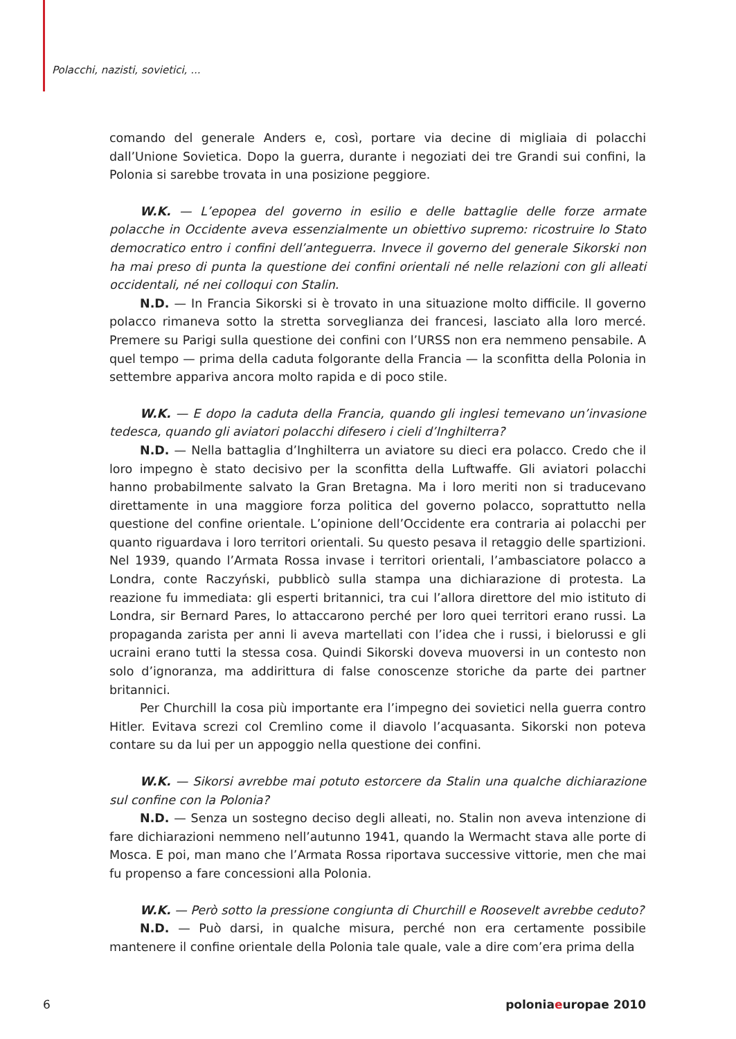Polacchi, nazisti, sovietici, ...
comando del generale Anders e, così, portare via decine di migliaia di polacchi dall’Unione Sovietica. Dopo la guerra, durante i negoziati dei tre Grandi sui confini, la Polonia si sarebbe trovata in una posizione peggiore.
W.K. — L’epopea del governo in esilio e delle battaglie delle forze armate polacche in Occidente aveva essenzialmente un obiettivo supremo: ricostruire lo Stato democratico entro i confini dell’anteguerra. Invece il governo del generale Sikorski non ha mai preso di punta la questione dei confini orientali né nelle relazioni con gli alleati occidentali, né nei colloqui con Stalin.
N.D. — In Francia Sikorski si è trovato in una situazione molto difficile. Il governo polacco rimaneva sotto la stretta sorveglianza dei francesi, lasciato alla loro mercé. Premere su Parigi sulla questione dei confini con l’URSS non era nemmeno pensabile. A quel tempo — prima della caduta folgorante della Francia — la sconfitta della Polonia in settembre appariva ancora molto rapida e di poco stile.
W.K. — E dopo la caduta della Francia, quando gli inglesi temevano un’invasione tedesca, quando gli aviatori polacchi difesero i cieli d’Inghilterra?
N.D. — Nella battaglia d’Inghilterra un aviatore su dieci era polacco. Credo che il loro impegno è stato decisivo per la sconfitta della Luftwaffe. Gli aviatori polacchi hanno probabilmente salvato la Gran Bretagna. Ma i loro meriti non si traducevano direttamente in una maggiore forza politica del governo polacco, soprattutto nella questione del confine orientale. L’opinione dell’Occidente era contraria ai polacchi per quanto riguardava i loro territori orientali. Su questo pesava il retaggio delle spartizioni. Nel 1939, quando l’Armata Rossa invase i territori orientali, l’ambasciatore polacco a Londra, conte Raczyński, pubblicò sulla stampa una dichiarazione di protesta. La reazione fu immediata: gli esperti britannici, tra cui l’allora direttore del mio istituto di Londra, sir Bernard Pares, lo attaccarono perché per loro quei territori erano russi. La propaganda zarista per anni li aveva martellati con l’idea che i russi, i bielorussi e gli ucraini erano tutti la stessa cosa. Quindi Sikorski doveva muoversi in un contesto non solo d’ignoranza, ma addirittura di false conoscenze storiche da parte dei partner britannici.
Per Churchill la cosa più importante era l’impegno dei sovietici nella guerra contro Hitler. Evitava screzi col Cremlino come il diavolo l’acquasanta. Sikorski non poteva contare su da lui per un appoggio nella questione dei confini.
W.K. — Sikorsi avrebbe mai potuto estorcere da Stalin una qualche dichiarazione sul confine con la Polonia?
N.D. — Senza un sostegno deciso degli alleati, no. Stalin non aveva intenzione di fare dichiarazioni nemmeno nell’autunno 1941, quando la Wermacht stava alle porte di Mosca. E poi, man mano che l’Armata Rossa riportava successive vittorie, men che mai fu propenso a fare concessioni alla Polonia.
W.K. — Però sotto la pressione congiunta di Churchill e Roosevelt avrebbe ceduto?
N.D. — Può darsi, in qualche misura, perché non era certamente possibile mantenere il confine orientale della Polonia tale quale, vale a dire com’era prima della
6 poloniaeuropae 2010